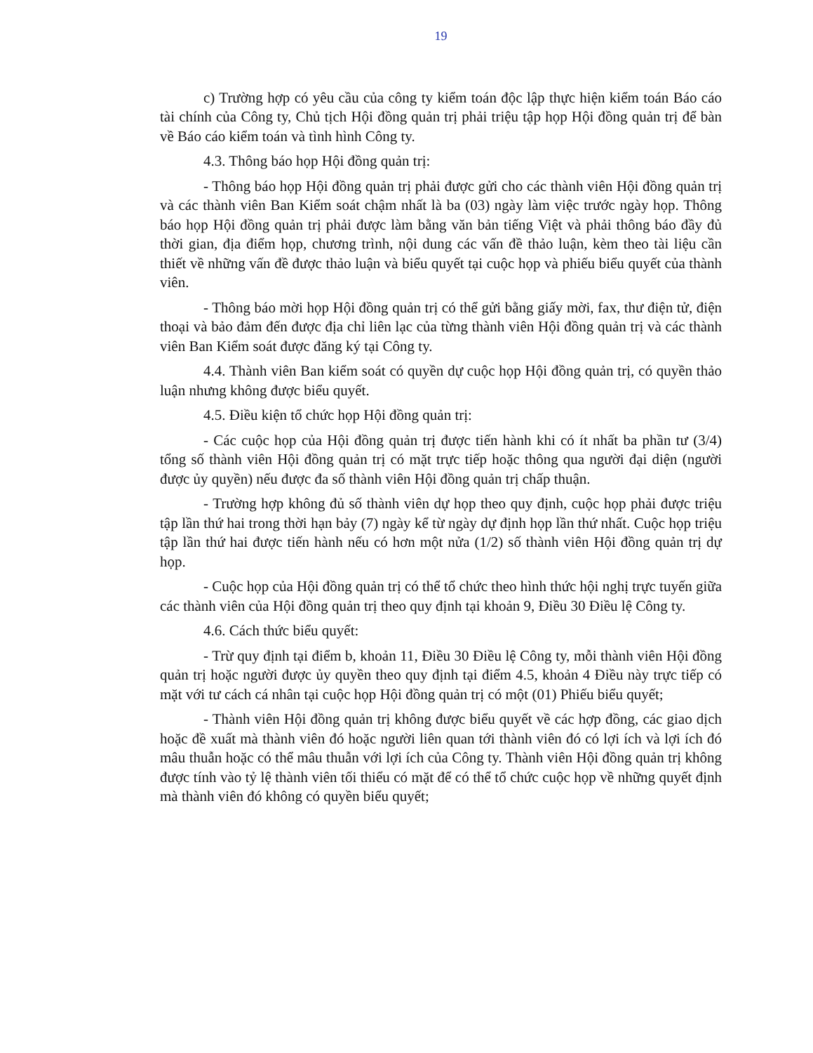19
c) Trường hợp có yêu cầu của công ty kiểm toán độc lập thực hiện kiểm toán Báo cáo tài chính của Công ty, Chủ tịch Hội đồng quản trị phải triệu tập họp Hội đồng quản trị để bàn về Báo cáo kiểm toán và tình hình Công ty.
4.3. Thông báo họp Hội đồng quản trị:
- Thông báo họp Hội đồng quản trị phải được gửi cho các thành viên Hội đồng quản trị và các thành viên Ban Kiểm soát chậm nhất là ba (03) ngày làm việc trước ngày họp. Thông báo họp Hội đồng quản trị phải được làm bằng văn bản tiếng Việt và phải thông báo đầy đủ thời gian, địa điểm họp, chương trình, nội dung các vấn đề thảo luận, kèm theo tài liệu cần thiết về những vấn đề được thảo luận và biểu quyết tại cuộc họp và phiếu biểu quyết của thành viên.
- Thông báo mời họp Hội đồng quản trị có thể gửi bằng giấy mời, fax, thư điện tử, điện thoại và bảo đảm đến được địa chỉ liên lạc của từng thành viên Hội đồng quản trị và các thành viên Ban Kiểm soát được đăng ký tại Công ty.
4.4. Thành viên Ban kiểm soát có quyền dự cuộc họp Hội đồng quản trị, có quyền thảo luận nhưng không được biểu quyết.
4.5. Điều kiện tổ chức họp Hội đồng quản trị:
- Các cuộc họp của Hội đồng quản trị được tiến hành khi có ít nhất ba phần tư (3/4) tổng số thành viên Hội đồng quản trị có mặt trực tiếp hoặc thông qua người đại diện (người được ủy quyền) nếu được đa số thành viên Hội đồng quản trị chấp thuận.
- Trường hợp không đủ số thành viên dự họp theo quy định, cuộc họp phải được triệu tập lần thứ hai trong thời hạn bảy (7) ngày kể từ ngày dự định họp lần thứ nhất. Cuộc họp triệu tập lần thứ hai được tiến hành nếu có hơn một nửa (1/2) số thành viên Hội đồng quản trị dự họp.
- Cuộc họp của Hội đồng quản trị có thể tổ chức theo hình thức hội nghị trực tuyến giữa các thành viên của Hội đồng quản trị theo quy định tại khoản 9, Điều 30 Điều lệ Công ty.
4.6. Cách thức biểu quyết:
- Trừ quy định tại điểm b, khoản 11, Điều 30 Điều lệ Công ty, mỗi thành viên Hội đồng quản trị hoặc người được ủy quyền theo quy định tại điểm 4.5, khoản 4 Điều này trực tiếp có mặt với tư cách cá nhân tại cuộc họp Hội đồng quản trị có một (01) Phiếu biểu quyết;
- Thành viên Hội đồng quản trị không được biểu quyết về các hợp đồng, các giao dịch hoặc đề xuất mà thành viên đó hoặc người liên quan tới thành viên đó có lợi ích và lợi ích đó mâu thuẫn hoặc có thể mâu thuẫn với lợi ích của Công ty. Thành viên Hội đồng quản trị không được tính vào tỷ lệ thành viên tối thiểu có mặt để có thể tổ chức cuộc họp về những quyết định mà thành viên đó không có quyền biểu quyết;